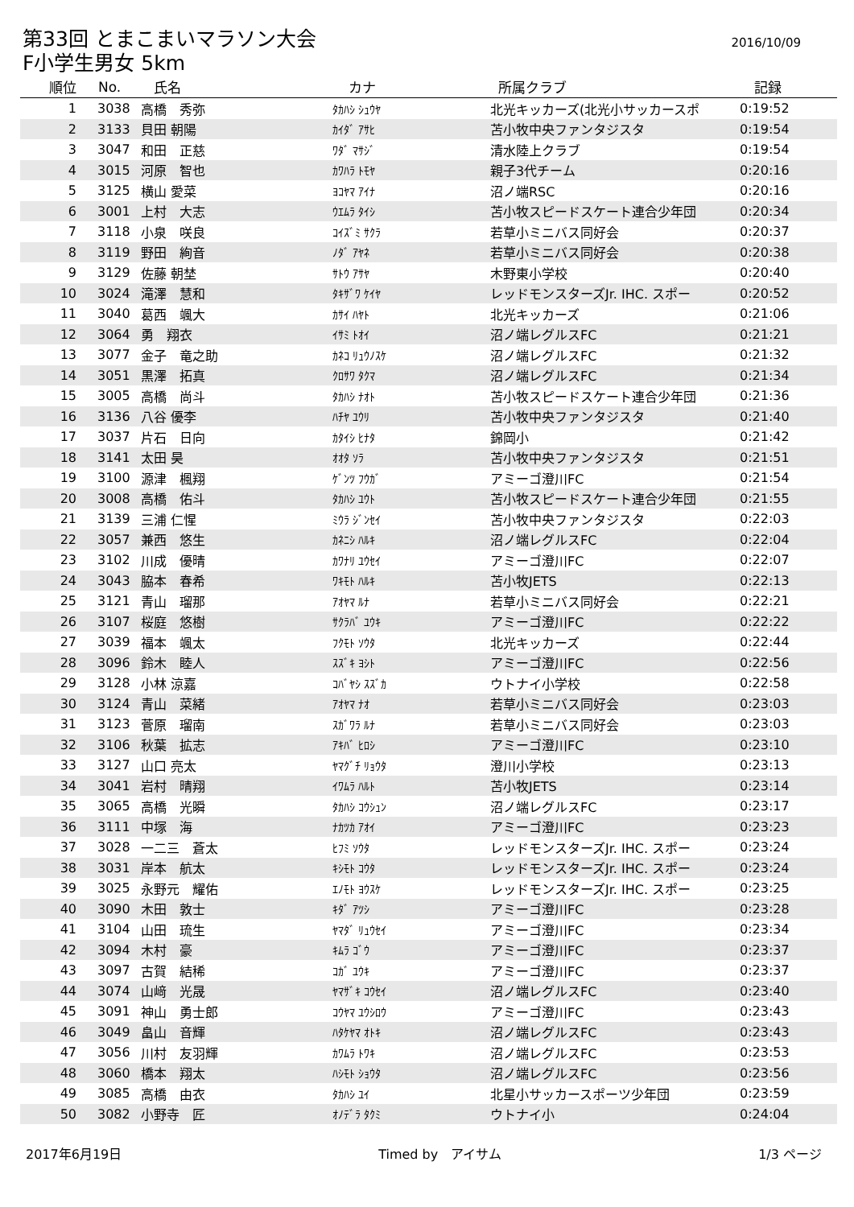第33回 とまこまいマラソン大会
F小学生男女 5km
2016/10/09
| 順位 | No. | 氏名 | カナ | 所属クラブ | 記録 |
| --- | --- | --- | --- | --- | --- |
| 1 | 3038 | 高橋 秀弥 | ﾀｶﾊｼ ｼｭｳﾔ | 北光キッカーズ(北光小サッカースポ | 0:19:52 |
| 2 | 3133 | 貝田 朝陽 | ｶｲﾀﾞ ｱｻﾋ | 苫小牧中央ファンタジスタ | 0:19:54 |
| 3 | 3047 | 和田 正慈 | ﾜﾀﾞ ﾏｻｼﾞ | 清水陸上クラブ | 0:19:54 |
| 4 | 3015 | 河原 智也 | ｶﾜﾊﾗ ﾄﾓﾔ | 親子3代チーム | 0:20:16 |
| 5 | 3125 | 横山 愛菜 | ﾖｺﾔﾏ ｱｲﾅ | 沼ノ端RSC | 0:20:16 |
| 6 | 3001 | 上村 大志 | ｳｴﾑﾗ ﾀｲｼ | 苫小牧スピードスケート連合少年団 | 0:20:34 |
| 7 | 3118 | 小泉 咲良 | ｺｲｽﾞﾐ ｻｸﾗ | 若草小ミニバス同好会 | 0:20:37 |
| 8 | 3119 | 野田 絢音 | ﾉﾀﾞ ｱﾔﾈ | 若草小ミニバス同好会 | 0:20:38 |
| 9 | 3129 | 佐藤 朝埜 | ｻﾄｳ ｱｻﾔ | 木野東小学校 | 0:20:40 |
| 10 | 3024 | 滝澤 慧和 | ﾀｷｻﾞﾜ ｹｲﾔ | レッドモンスターズJr. IHC. スポー | 0:20:52 |
| 11 | 3040 | 葛西 颯大 | ｶｻｲ ﾊﾔﾄ | 北光キッカーズ | 0:21:06 |
| 12 | 3064 | 勇 翔衣 | ｲｻﾐ ﾄｵｲ | 沼ノ端レグルスFC | 0:21:21 |
| 13 | 3077 | 金子 竜之助 | ｶﾈｺ ﾘｭｳﾉｽｹ | 沼ノ端レグルスFC | 0:21:32 |
| 14 | 3051 | 黒澤 拓真 | ｸﾛｻﾜ ﾀｸﾏ | 沼ノ端レグルスFC | 0:21:34 |
| 15 | 3005 | 高橋 尚斗 | ﾀｶﾊｼ ﾅｵﾄ | 苫小牧スピードスケート連合少年団 | 0:21:36 |
| 16 | 3136 | 八谷 優李 | ﾊﾁﾔ ﾕｳﾘ | 苫小牧中央ファンタジスタ | 0:21:40 |
| 17 | 3037 | 片石 日向 | ｶﾀｲｼ ﾋﾅﾀ | 錦岡小 | 0:21:42 |
| 18 | 3141 | 太田 昊 | ｵｵﾀ ｿﾗ | 苫小牧中央ファンタジスタ | 0:21:51 |
| 19 | 3100 | 源津 楓翔 | ｹﾞﾝﾂ ﾌｳｶﾞ | アミーゴ澄川FC | 0:21:54 |
| 20 | 3008 | 高橋 佑斗 | ﾀｶﾊｼ ﾕｳﾄ | 苫小牧スピードスケート連合少年団 | 0:21:55 |
| 21 | 3139 | 三浦 仁惺 | ﾐｳﾗ ｼﾞﾝｾｲ | 苫小牧中央ファンタジスタ | 0:22:03 |
| 22 | 3057 | 兼西 悠生 | ｶﾈﾆｼ ﾊﾙｷ | 沼ノ端レグルスFC | 0:22:04 |
| 23 | 3102 | 川成 優晴 | ｶﾜﾅﾘ ﾕｳｾｲ | アミーゴ澄川FC | 0:22:07 |
| 24 | 3043 | 脇本 春希 | ﾜｷﾓﾄ ﾊﾙｷ | 苫小牧JETS | 0:22:13 |
| 25 | 3121 | 青山 瑠那 | ｱｵﾔﾏ ﾙﾅ | 若草小ミニバス同好会 | 0:22:21 |
| 26 | 3107 | 桜庭 悠樹 | ｻｸﾗﾊﾞ ﾕｳｷ | アミーゴ澄川FC | 0:22:22 |
| 27 | 3039 | 福本 颯太 | ﾌｸﾓﾄ ｿｳﾀ | 北光キッカーズ | 0:22:44 |
| 28 | 3096 | 鈴木 睦人 | ｽｽﾞｷ ﾖｼﾄ | アミーゴ澄川FC | 0:22:56 |
| 29 | 3128 | 小林 涼嘉 | ｺﾊﾞﾔｼ ｽｽﾞｶ | ウトナイ小学校 | 0:22:58 |
| 30 | 3124 | 青山 菜緒 | ｱｵﾔﾏ ﾅｵ | 若草小ミニバス同好会 | 0:23:03 |
| 31 | 3123 | 菅原 瑠南 | ｽｶﾞﾜﾗ ﾙﾅ | 若草小ミニバス同好会 | 0:23:03 |
| 32 | 3106 | 秋葉 拡志 | ｱｷﾊﾞ ﾋﾛｼ | アミーゴ澄川FC | 0:23:10 |
| 33 | 3127 | 山口 亮太 | ﾔﾏｸﾞﾁ ﾘｮｳﾀ | 澄川小学校 | 0:23:13 |
| 34 | 3041 | 岩村 晴翔 | ｲﾜﾑﾗ ﾊﾙﾄ | 苫小牧JETS | 0:23:14 |
| 35 | 3065 | 高橋 光瞬 | ﾀｶﾊｼ ｺｳｼｭﾝ | 沼ノ端レグルスFC | 0:23:17 |
| 36 | 3111 | 中塚 海 | ﾅｶﾂｶ ｱｵｲ | アミーゴ澄川FC | 0:23:23 |
| 37 | 3028 | 一二三 蒼太 | ﾋﾌﾐ ｿｳﾀ | レッドモンスターズJr. IHC. スポー | 0:23:24 |
| 38 | 3031 | 岸本 航太 | ｷｼﾓﾄ ｺｳﾀ | レッドモンスターズJr. IHC. スポー | 0:23:24 |
| 39 | 3025 | 永野元 耀佑 | ｴﾉﾓﾄ ﾖｳｽｹ | レッドモンスターズJr. IHC. スポー | 0:23:25 |
| 40 | 3090 | 木田 敦士 | ｷﾀﾞ ｱﾂｼ | アミーゴ澄川FC | 0:23:28 |
| 41 | 3104 | 山田 琉生 | ﾔﾏﾀﾞ ﾘｭｳｾｲ | アミーゴ澄川FC | 0:23:34 |
| 42 | 3094 | 木村 豪 | ｷﾑﾗ ｺﾞｳ | アミーゴ澄川FC | 0:23:37 |
| 43 | 3097 | 古賀 結稀 | ｺｶﾞ ﾕｳｷ | アミーゴ澄川FC | 0:23:37 |
| 44 | 3074 | 山﨑 光晟 | ﾔﾏｻﾞｷ ｺｳｾｲ | 沼ノ端レグルスFC | 0:23:40 |
| 45 | 3091 | 神山 勇士郎 | ｺｳﾔﾏ ﾕｳｼﾛｳ | アミーゴ澄川FC | 0:23:43 |
| 46 | 3049 | 畠山 音輝 | ﾊﾀｹﾔﾏ ｵﾄｷ | 沼ノ端レグルスFC | 0:23:43 |
| 47 | 3056 | 川村 友羽輝 | ｶﾜﾑﾗ ﾄﾜｷ | 沼ノ端レグルスFC | 0:23:53 |
| 48 | 3060 | 橋本 翔太 | ﾊｼﾓﾄ ｼｮｳﾀ | 沼ノ端レグルスFC | 0:23:56 |
| 49 | 3085 | 高橋 由衣 | ﾀｶﾊｼ ﾕｲ | 北星小サッカースポーツ少年団 | 0:23:59 |
| 50 | 3082 | 小野寺 匠 | ｵﾉﾃﾞﾗ ﾀｸﾐ | ウトナイ小 | 0:24:04 |
2017年6月19日 Timed by　アイサム 1/3 ページ